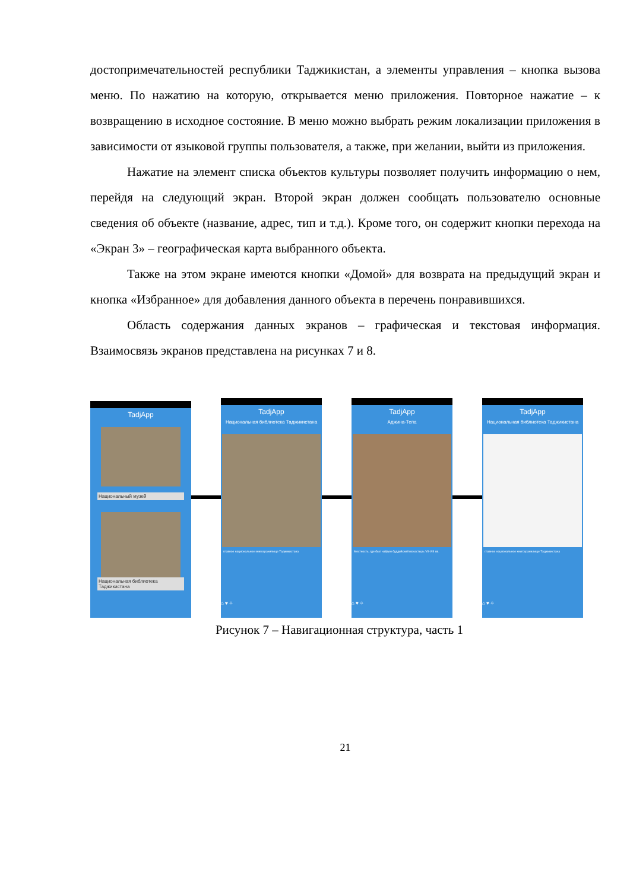достопримечательностей республики Таджикистан, а элементы управления – кнопка вызова меню. По нажатию на которую, открывается меню приложения. Повторное нажатие – к возвращению в исходное состояние. В меню можно выбрать режим локализации приложения в зависимости от языковой группы пользователя, а также, при желании, выйти из приложения.
Нажатие на элемент списка объектов культуры позволяет получить информацию о нем, перейдя на следующий экран. Второй экран должен сообщать пользователю основные сведения об объекте (название, адрес, тип и т.д.). Кроме того, он содержит кнопки перехода на «Экран 3» – географическая карта выбранного объекта.
Также на этом экране имеются кнопки «Домой» для возврата на предыдущий экран и кнопка «Избранное» для добавления данного объекта в перечень понравившихся.
Область содержания данных экранов – графическая и текстовая информация. Взаимосвязь экранов представлена на рисунках 7 и 8.
TadjApp
Национальный музей
Национальная библиотека Таджикистана
TadjApp
Национальная библиотека Таджикистана
главное национальное книгохранилище Таджикистана
⌂ ♥ ⌖
TadjApp
Аджина-Тепа
Местность, где был найден буддийский монастырь VII-VIII вв.
⌂ ♥ ⌖
TadjApp
Национальная библиотека Таджикистана
главное национальное книгохранилище Таджикистана
⌂ ♥ ⌖
Рисунок 7 – Навигационная структура, часть 1
21